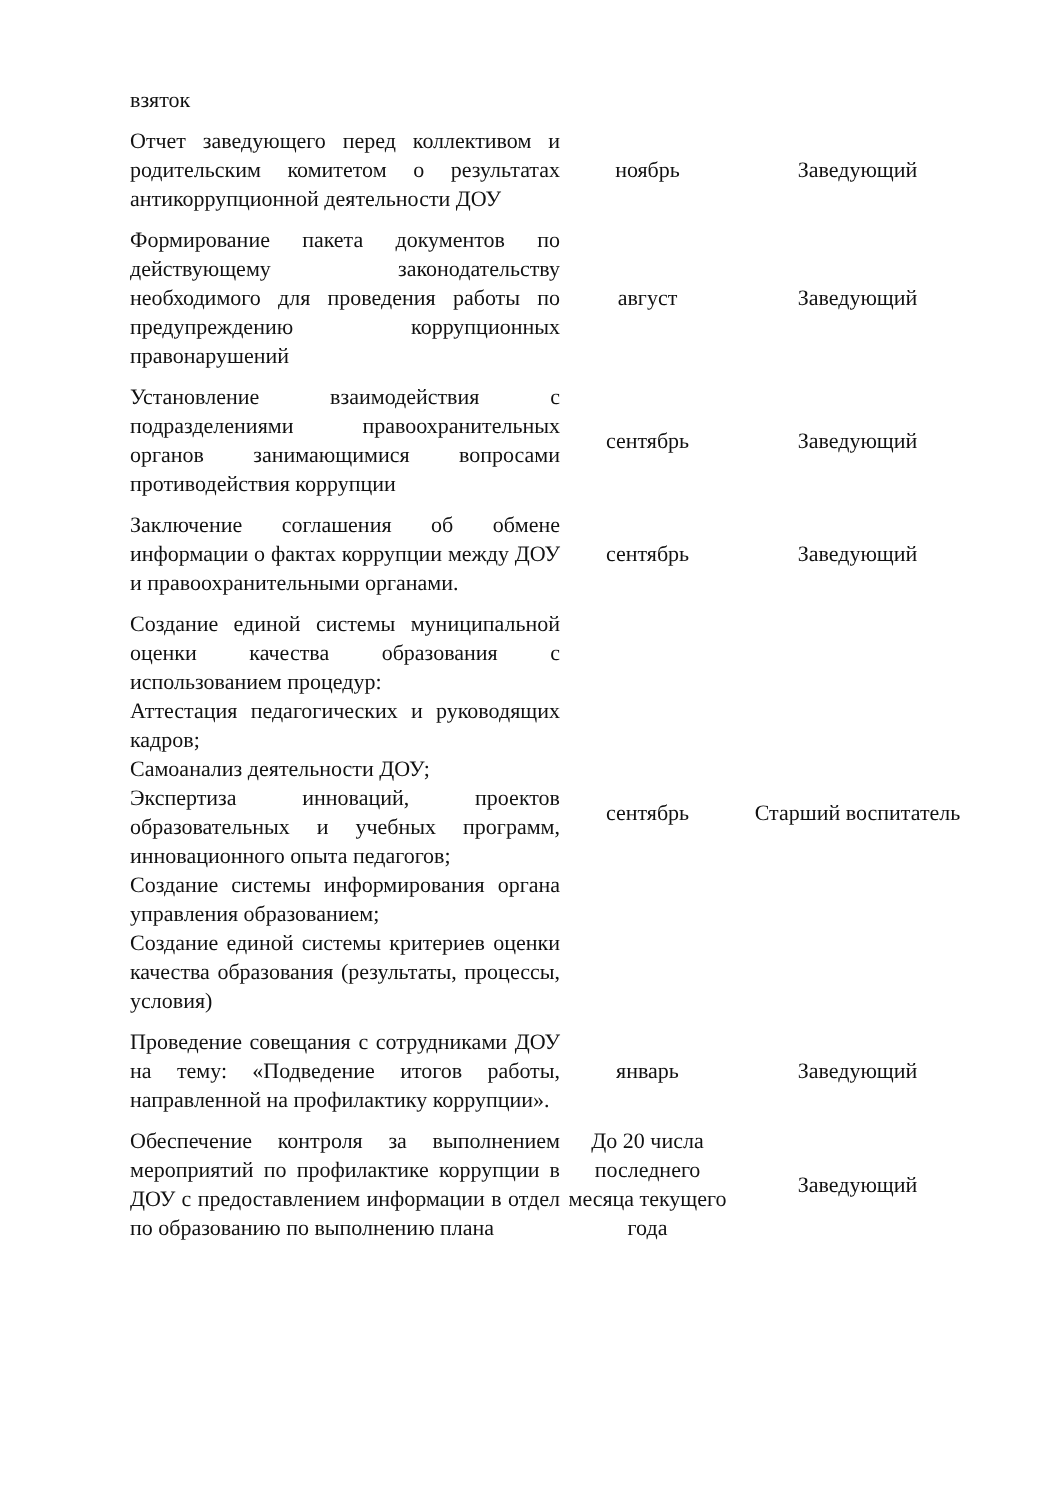| взяток | | |
| Отчет заведующего перед коллективом и родительским комитетом о результатах антикоррупционной деятельности ДОУ | ноябрь | Заведующий |
| Формирование пакета документов по действующему законодательству необходимого для проведения работы по предупреждению коррупционных правонарушений | август | Заведующий |
| Установление взаимодействия с подразделениями правоохранительных органов занимающимися вопросами противодействия коррупции | сентябрь | Заведующий |
| Заключение соглашения об обмене информации о фактах коррупции между ДОУ и правоохранительными органами. | сентябрь | Заведующий |
| Создание единой системы муниципальной оценки качества образования с использованием процедур: Аттестация педагогических и руководящих кадров; Самоанализ деятельности ДОУ; Экспертиза инноваций, проектов образовательных и учебных программ, инновационного опыта педагогов; Создание системы информирования органа управления образованием; Создание единой системы критериев оценки качества образования (результаты, процессы, условия) | сентябрь | Старший воспитатель |
| Проведение совещания с сотрудниками ДОУ на тему: «Подведение итогов работы, направленной на профилактику коррупции». | январь | Заведующий |
| Обеспечение контроля за выполнением мероприятий по профилактике коррупции в ДОУ с предоставлением информации в отдел по образованию по выполнению плана | До 20 числа последнего месяца текущего года | Заведующий |